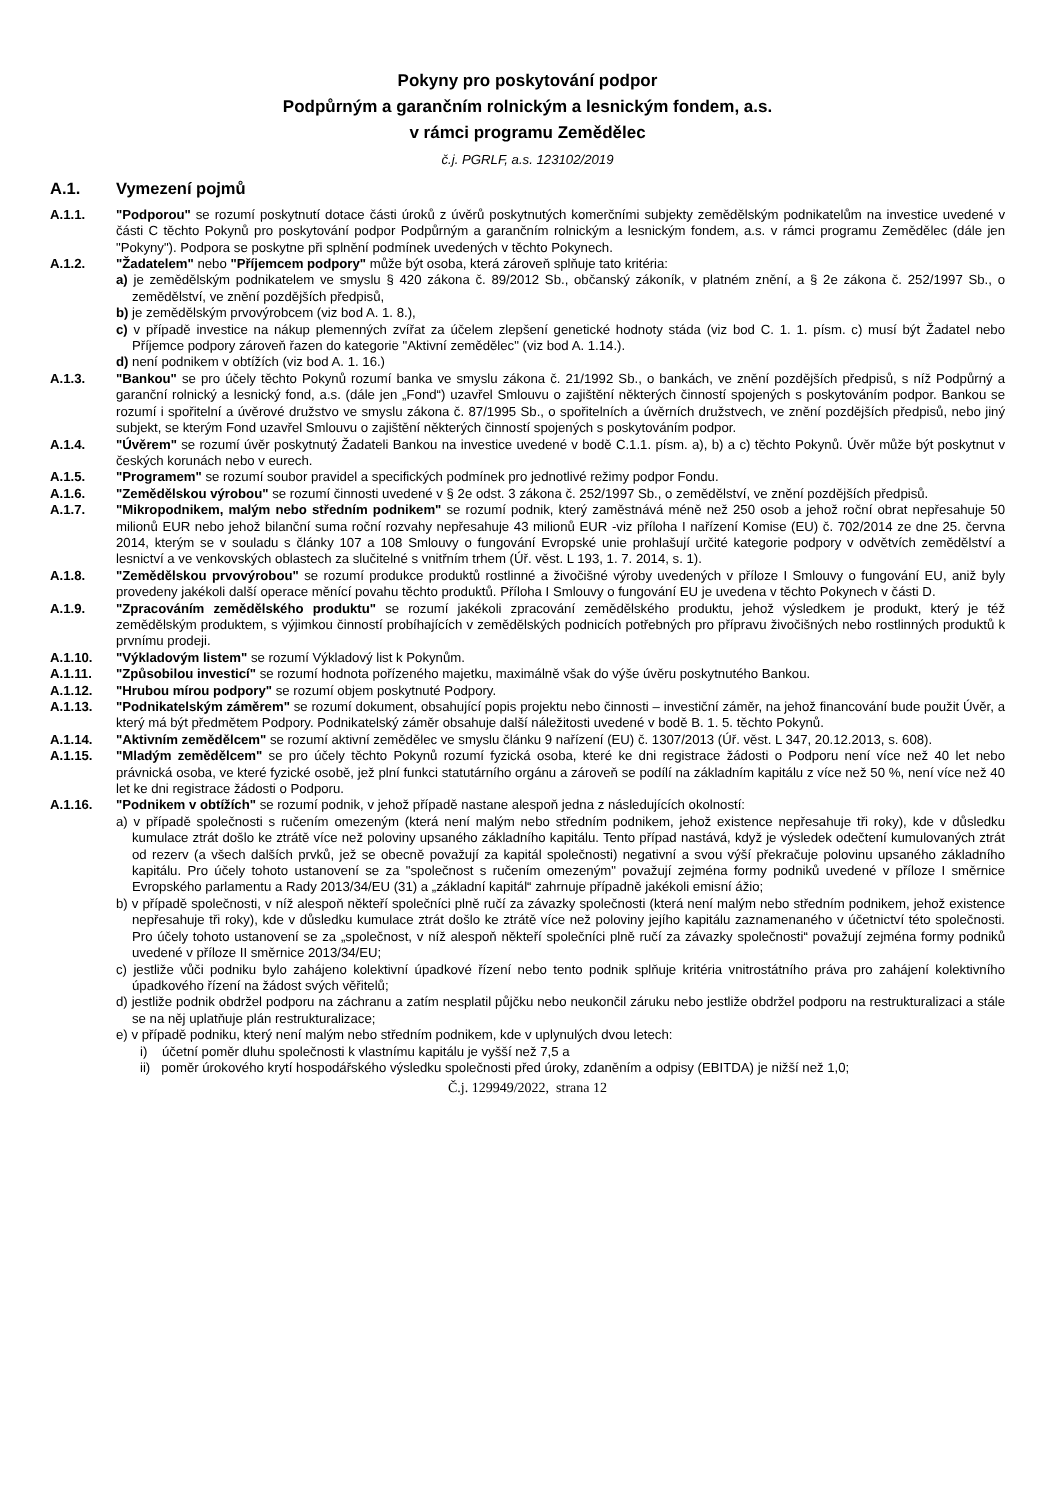Pokyny pro poskytování podpor
Podpůrným a garančním rolnickým a lesnickým fondem, a.s.
v rámci programu Zemědělec
č.j. PGRLF, a.s. 123102/2019
A.1. Vymezení pojmů
A.1.1. "Podporou" se rozumí poskytnutí dotace části úroků z úvěrů poskytnutých komerčními subjekty zemědělským podnikatelům na investice uvedené v části C těchto Pokynů pro poskytování podpor Podpůrným a garančním rolnickým a lesnickým fondem, a.s. v rámci programu Zemědělec (dále jen "Pokyny"). Podpora se poskytne při splnění podmínek uvedených v těchto Pokynech.
A.1.2. "Žadatelem" nebo "Příjemcem podpory" může být osoba, která zároveň splňuje tato kritéria:
a) je zemědělským podnikatelem ve smyslu § 420 zákona č. 89/2012 Sb., občanský zákoník, v platném znění, a § 2e zákona č. 252/1997 Sb., o zemědělství, ve znění pozdějších předpisů,
b) je zemědělským prvovýrobcem (viz bod A. 1. 8.),
c) v případě investice na nákup plemenných zvířat za účelem zlepšení genetické hodnoty stáda (viz bod C. 1. 1. písm. c) musí být Žadatel nebo Příjemce podpory zároveň řazen do kategorie "Aktivní zemědělec" (viz bod A. 1.14.).
d) není podnikem v obtížích (viz bod A. 1. 16.)
A.1.3. "Bankou" se pro účely těchto Pokynů rozumí banka ve smyslu zákona č. 21/1992 Sb., o bankách, ve znění pozdějších předpisů, s níž Podpůrný a garanční rolnický a lesnický fond, a.s. (dále jen „Fond“) uzavřel Smlouvu o zajištění některých činností spojených s poskytováním podpor. Bankou se rozumí i spořitelní a úvěrové družstvo ve smyslu zákona č. 87/1995 Sb., o spořitelních a úvěrních družstvech, ve znění pozdějších předpisů, nebo jiný subjekt, se kterým Fond uzavřel Smlouvu o zajištění některých činností spojených s poskytováním podpor.
A.1.4. "Úvěrem" se rozumí úvěr poskytnutý Žadateli Bankou na investice uvedené v bodě C.1.1. písm. a), b) a c) těchto Pokynů. Úvěr může být poskytnut v českých korunách nebo v eurech.
A.1.5. "Programem" se rozumí soubor pravidel a specifických podmínek pro jednotlivé režimy podpor Fondu.
A.1.6. "Zemědělskou výrobou" se rozumí činnosti uvedené v § 2e odst. 3 zákona č. 252/1997 Sb., o zemědělství, ve znění pozdějších předpisů.
A.1.7. "Mikropodnikem, malým nebo středním podnikem" se rozumí podnik, který zaměstnává méně než 250 osob a jehož roční obrat nepřesahuje 50 milionů EUR nebo jehož bilanční suma roční rozvahy nepřesahuje 43 milionů EUR -viz příloha I nařízení Komise (EU) č. 702/2014 ze dne 25. června 2014, kterým se v souladu s články 107 a 108 Smlouvy o fungování Evropské unie prohlašují určité kategorie podpory v odvětvích zemědělství a lesnictví a ve venkovských oblastech za slučitelné s vnitřním trhem (Úř. věst. L 193, 1. 7. 2014, s. 1).
A.1.8. "Zemědělskou prvovýrobou" se rozumí produkce produktů rostlinné a živočišné výroby uvedených v příloze I Smlouvy o fungování EU, aniž byly provedeny jakékoli další operace měnící povahu těchto produktů. Příloha I Smlouvy o fungování EU je uvedena v těchto Pokynech v části D.
A.1.9. "Zpracováním zemědělského produktu" se rozumí jakékoli zpracování zemědělského produktu, jehož výsledkem je produkt, který je též zemědělským produktem, s výjimkou činností probíhajících v zemědělských podnicích potřebných pro přípravu živočišných nebo rostlinných produktů k prvnímu prodeji.
A.1.10. "Výkladovým listem" se rozumí Výkladový list k Pokynům.
A.1.11. "Způsobilou investicí" se rozumí hodnota pořízeného majetku, maximálně však do výše úvěru poskytnutého Bankou.
A.1.12. "Hrubou mírou podpory" se rozumí objem poskytnuté Podpory.
A.1.13. "Podnikatelským záměrem" se rozumí dokument, obsahující popis projektu nebo činnosti – investiční záměr, na jehož financování bude použit Úvěr, a který má být předmětem Podpory. Podnikatelský záměr obsahuje další náležitosti uvedené v bodě B. 1. 5. těchto Pokynů.
A.1.14. "Aktivním zemědělcem" se rozumí aktivní zemědělec ve smyslu článku 9 nařízení (EU) č. 1307/2013 (Úř. věst. L 347, 20.12.2013, s. 608).
A.1.15. "Mladým zemědělcem" se pro účely těchto Pokynů rozumí fyzická osoba, které ke dni registrace žádosti o Podporu není více než 40 let nebo právnická osoba, ve které fyzické osobě, jež plní funkci statutárního orgánu a zároveň se podílí na základním kapitálu z více než 50 %, není více než 40 let ke dni registrace žádosti o Podporu.
A.1.16. "Podnikem v obtížích" se rozumí podnik, v jehož případě nastane alespoň jedna z následujících okolností:
a) v případě společnosti s ručením omezeným (která není malým nebo středním podnikem, jehož existence nepřesahuje tři roky), kde v důsledku kumulace ztrát došlo ke ztrátě více než poloviny upsaného základního kapitálu. Tento případ nastává, když je výsledek odečtení kumulovaných ztrát od rezerv (a všech dalších prvků, jež se obecně považují za kapitál společnosti) negativní a svou výší překračuje polovinu upsaného základního kapitálu. Pro účely tohoto ustanovení se za "společnost s ručením omezeným" považují zejména formy podniků uvedené v příloze I směrnice Evropského parlamentu a Rady 2013/34/EU (31) a „základní kapitál“ zahrnuje případně jakékoli emisní ážio;
b) v případě společnosti, v níž alespoň někteří společníci plně ručí za závazky společnosti (která není malým nebo středním podnikem, jehož existence nepřesahuje tři roky), kde v důsledku kumulace ztrát došlo ke ztrátě více než poloviny jejího kapitálu zaznamenaného v účetnictví této společnosti. Pro účely tohoto ustanovení se za „společnost, v níž alespoň někteří společníci plně ručí za závazky společnosti“ považují zejména formy podniků uvedené v příloze II směrnice 2013/34/EU;
c) jestliže vůči podniku bylo zahájeno kolektivní úpadkové řízení nebo tento podnik splňuje kritéria vnitrostátního práva pro zahájení kolektivního úpadkového řízení na žádost svých věřitelů;
d) jestliže podnik obdržel podporu na záchranu a zatím nesplatil půjčku nebo neukončil záruku nebo jestliže obdržel podporu na restrukturalizaci a stále se na něj uplatňuje plán restrukturalizace;
e) v případě podniku, který není malým nebo středním podnikem, kde v uplynulých dvou letech:
i) účetní poměr dluhu společnosti k vlastnímu kapitálu je vyšší než 7,5 a
ii) poměr úrokového krytí hospodářského výsledku společnosti před úroky, zdaněním a odpisy (EBITDA) je nižší než 1,0;
Č.j. 129949/2022, strana 12